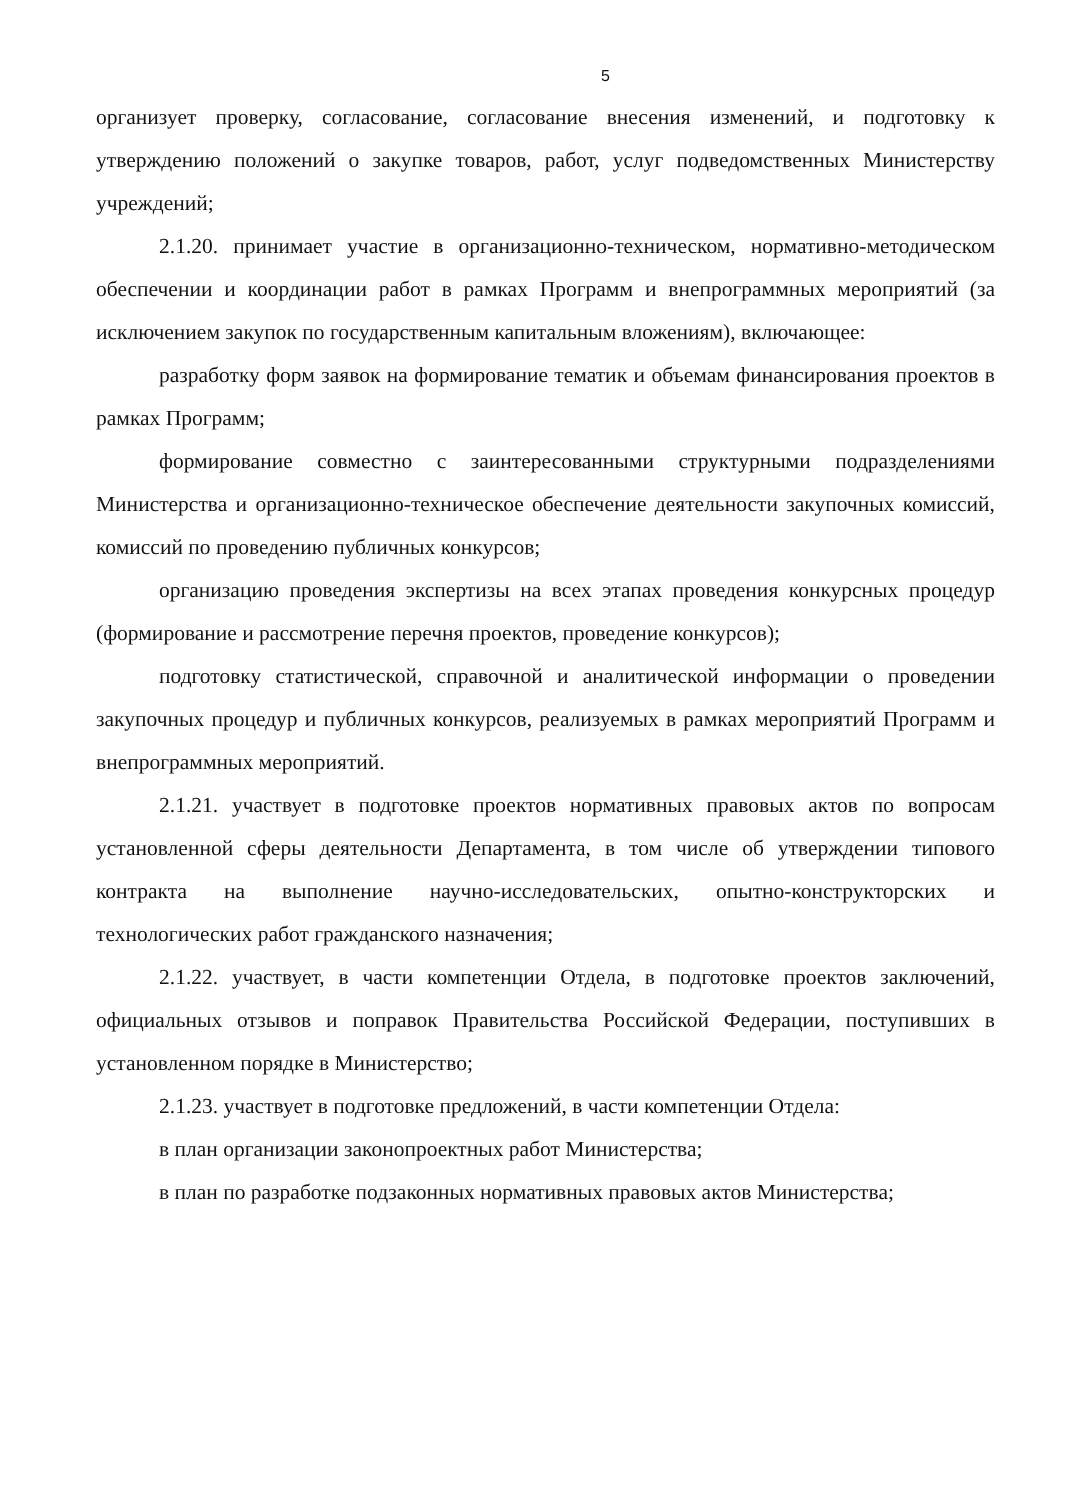5
организует проверку, согласование, согласование внесения изменений, и подготовку к утверждению положений о закупке товаров, работ, услуг подведомственных Министерству учреждений;
2.1.20. принимает участие в организационно-техническом, нормативно-методическом обеспечении и координации работ в рамках Программ и внепрограммных мероприятий (за исключением закупок по государственным капитальным вложениям), включающее:
разработку форм заявок на формирование тематик и объемам финансирования проектов в рамках Программ;
формирование совместно с заинтересованными структурными подразделениями Министерства и организационно-техническое обеспечение деятельности закупочных комиссий, комиссий по проведению публичных конкурсов;
организацию проведения экспертизы на всех этапах проведения конкурсных процедур (формирование и рассмотрение перечня проектов, проведение конкурсов);
подготовку статистической, справочной и аналитической информации о проведении закупочных процедур и публичных конкурсов, реализуемых в рамках мероприятий Программ и внепрограммных мероприятий.
2.1.21. участвует в подготовке проектов нормативных правовых актов по вопросам установленной сферы деятельности Департамента, в том числе об утверждении типового контракта на выполнение научно-исследовательских, опытно-конструкторских и технологических работ гражданского назначения;
2.1.22. участвует, в части компетенции Отдела, в подготовке проектов заключений, официальных отзывов и поправок Правительства Российской Федерации, поступивших в установленном порядке в Министерство;
2.1.23. участвует в подготовке предложений, в части компетенции Отдела:
в план организации законопроектных работ Министерства;
в план по разработке подзаконных нормативных правовых актов Министерства;